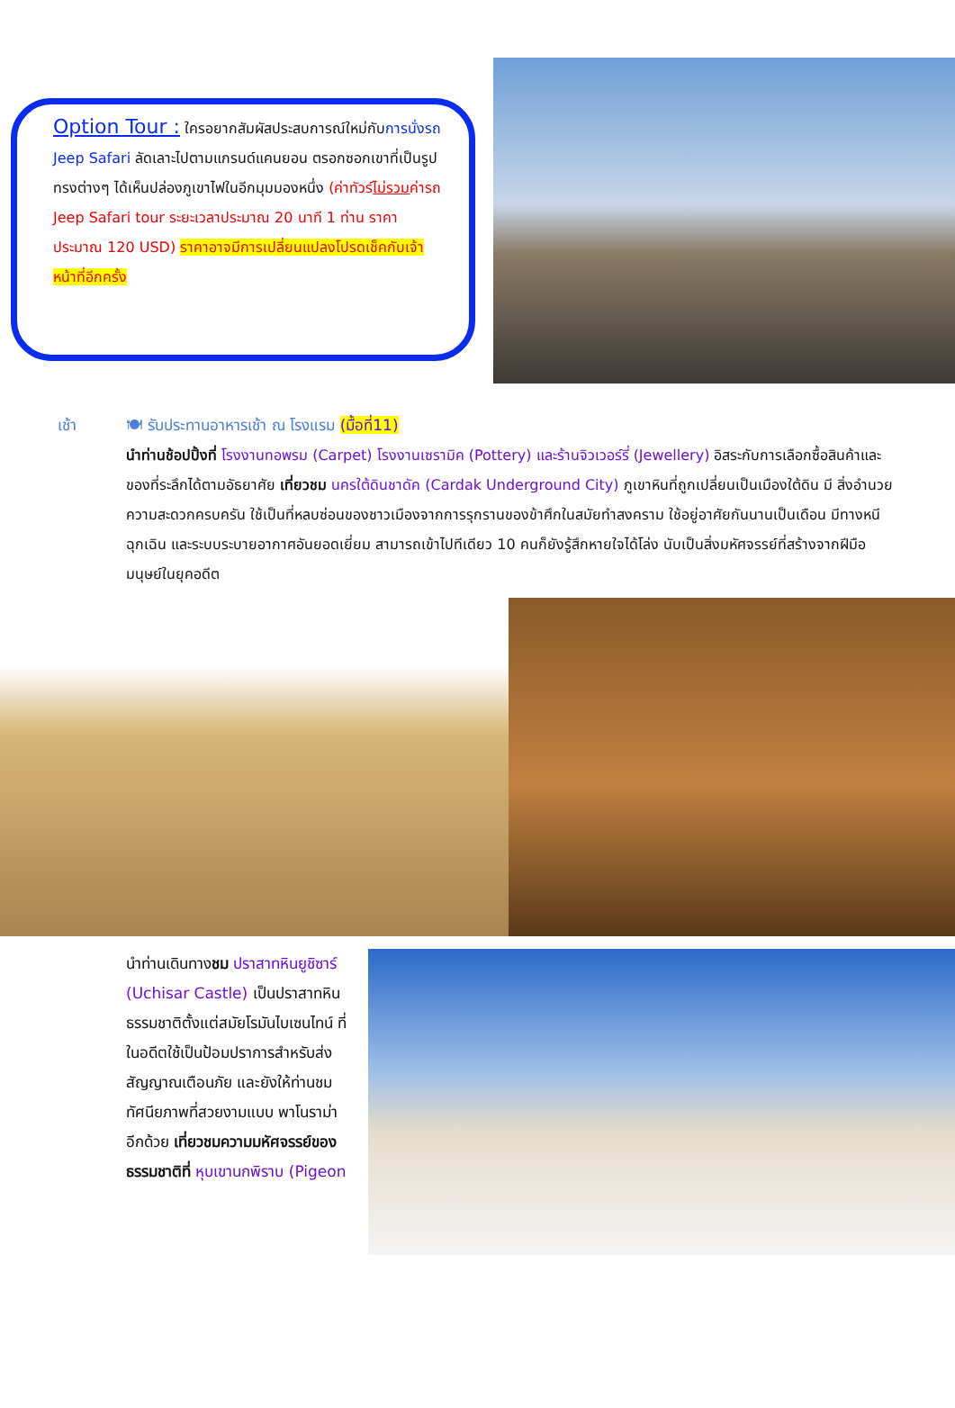Option Tour : ใครอยากสัมผัสประสบการณ์ใหม่กับการนั่งรถ Jeep Safari ลัดเลาะไปตามแกรนด์แคนยอน ตรอกซอกเขาที่เป็นรูปทรงต่างๆ ได้เห็นปล่องภูเขาไฟในอีกมุมมองหนึ่ง (ค่าทัวร์ไม่รวมค่ารถ Jeep Safari tour ระยะเวลาประมาณ 20 นาที 1 ท่าน ราคาประมาณ 120 USD) ราคาอาจมีการเปลี่ยนแปลงโปรดเช็คกับเจ้าหน้าที่อีกครั้ง
เช้า 🍽 รับประทานอาหารเช้า ณ โรงแรม (มื้อที่11)
นำท่านช้อปปิ้งที่ โรงงานทอพรม (Carpet) โรงงานเซรามิค (Pottery) และร้านจิวเวอร์รี่ (Jewellery) อิสระกับการเลือกซื้อสินค้าและของที่ระลึกได้ตามอัธยาศัย เที่ยวชม นครใต้ดินชาดัค (Cardak Underground City) ภูเขาหินที่ถูกเปลี่ยนเป็นเมืองใต้ดิน มี สิ่งอำนวยความสะดวกครบครัน ใช้เป็นที่หลบซ่อนของชาวเมืองจากการรุกรานของข้าศึกในสมัยทำสงคราม ใช้อยู่อาศัยกันนานเป็นเดือน มีทางหนีฉุกเฉิน และระบบระบายอากาศอันยอดเยี่ยม สามารถเข้าไปทีเดียว 10 คนก็ยังรู้สึกหายใจได้โล่ง นับเป็นสิ่งมหัศจรรย์ที่สร้างจากฝีมือมนุษย์ในยุคอดีต
นำท่านเดินทางชม ปราสาทหินยูชิซาร์ (Uchisar Castle) เป็นปราสาทหินธรรมชาติตั้งแต่สมัยโรมันไบเซนไทน์ ที่ในอดีตใช้เป็นป้อมปราการสำหรับส่งสัญญาณเตือนภัย และยังให้ท่านชมทัศนียภาพที่สวยงามแบบ พาโนราม่าอีกด้วย เที่ยวชมความมหัศจรรย์ของธรรมชาติที่ หุบเขานกพิราบ (Pigeon